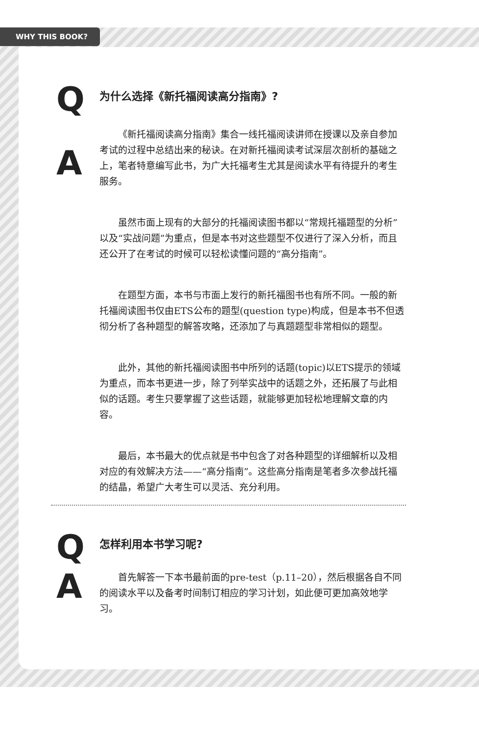WHY THIS BOOK?
Q
为什么选择《新托福阅读高分指南》?
A
《新托福阅读高分指南》集合一线托福阅读讲师在授课以及亲自参加考试的过程中总结出来的秘诀。在对新托福阅读考试深层次剖析的基础之上，笔者特意编写此书，为广大托福考生尤其是阅读水平有待提升的考生服务。
虽然市面上现有的大部分的托福阅读图书都以“常规托福题型的分析”以及“实战问题”为重点，但是本书对这些题型不仅进行了深入分析，而且还公开了在考试的时候可以轻松读懂问题的“高分指南”。
在题型方面，本书与市面上发行的新托福图书也有所不同。一般的新托福阅读图书仅由ETS公布的题型(question type)构成，但是本书不但透彻分析了各种题型的解答攻略，还添加了与真题题型非常相似的题型。
此外，其他的新托福阅读图书中所列的话题(topic)以ETS提示的领域为重点，而本书更进一步，除了列举实战中的话题之外，还拓展了与此相似的话题。考生只要掌握了这些话题，就能够更加轻松地理解文章的内容。
最后，本书最大的优点就是书中包含了对各种题型的详细解析以及相对应的有效解决方法——“高分指南”。这些高分指南是笔者多次参战托福的结晶，希望广大考生可以灵活、充分利用。
Q
怎样利用本书学习呢?
A
首先解答一下本书最前面的pre-test（p.11–20），然后根据各自不同的阅读水平以及备考时间制订相应的学习计划，如此便可更加高效地学习。